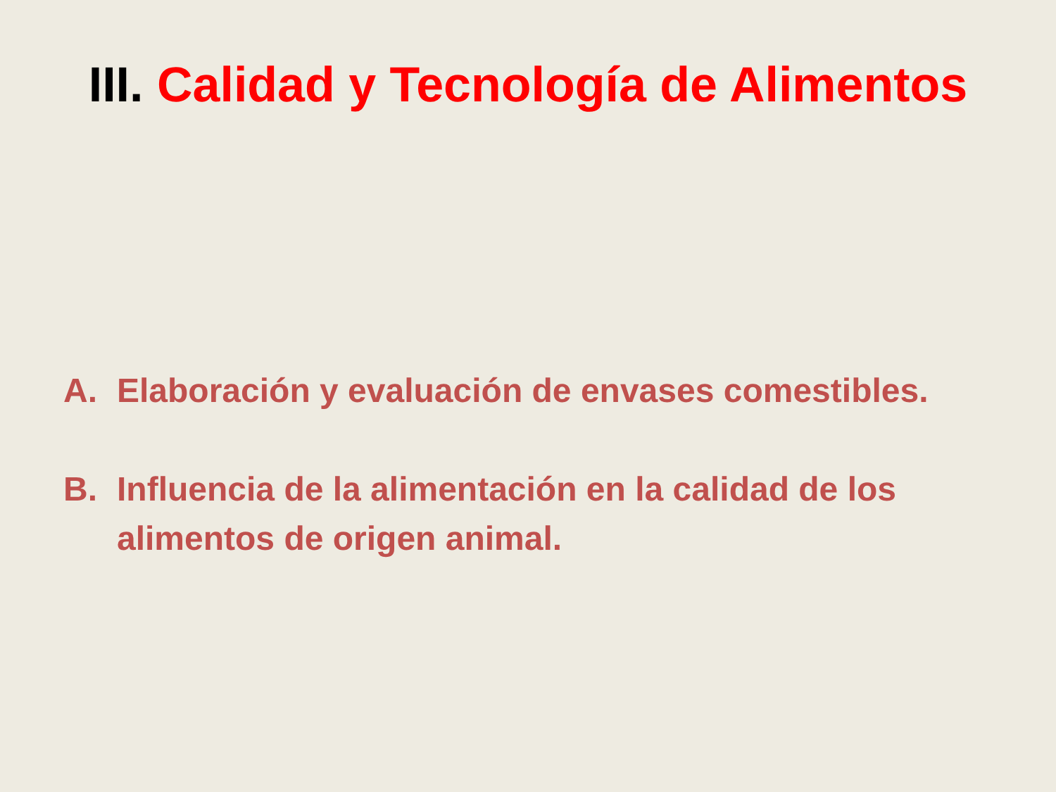III. Calidad y Tecnología de Alimentos
A. Elaboración y evaluación de envases comestibles.
B. Influencia de la alimentación en la calidad de los alimentos de origen animal.